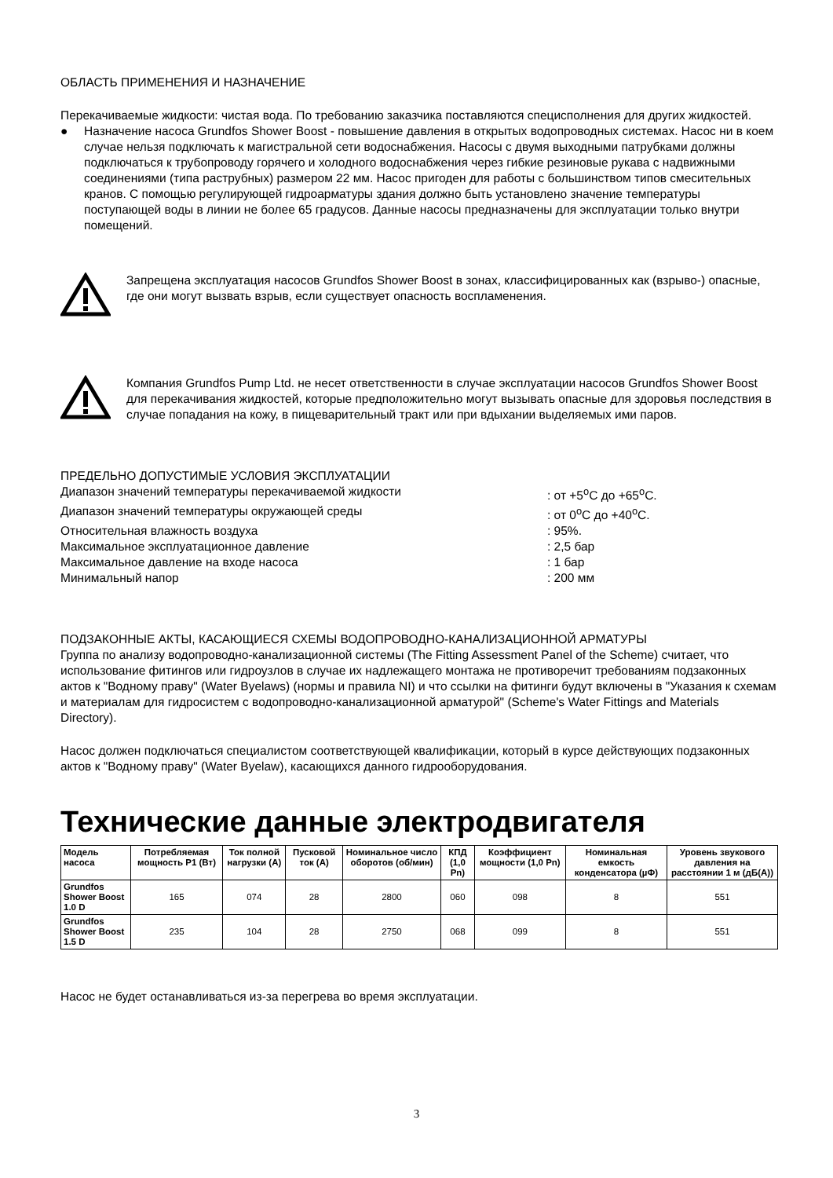ОБЛАСТЬ ПРИМЕНЕНИЯ И НАЗНАЧЕНИЕ
Перекачиваемые жидкости: чистая вода. По требованию заказчика поставляются специсполнения для других жидкостей.
● Назначение насоса Grundfos Shower Boost - повышение давления в открытых водопроводных системах. Насос ни в коем случае нельзя подключать к магистральной сети водоснабжения. Насосы с двумя выходными патрубками должны подключаться к трубопроводу горячего и холодного водоснабжения через гибкие резиновые рукава с надвижными соединениями (типа раструбных) размером 22 мм. Насос пригоден для работы с большинством типов смесительных кранов. С помощью регулирующей гидроарматуры здания должно быть установлено значение температуры поступающей воды в линии не более 65 градусов. Данные насосы предназначены для эксплуатации только внутри помещений.
Запрещена эксплуатация насосов Grundfos Shower Boost в зонах, классифицированных как (взрыво-) опасные, где они могут вызвать взрыв, если существует опасность воспламенения.
Компания Grundfos Pump Ltd. не несет ответственности в случае эксплуатации насосов Grundfos Shower Boost для перекачивания жидкостей, которые предположительно могут вызывать опасные для здоровья последствия в случае попадания на кожу, в пищеварительный тракт или при вдыхании выделяемых ими паров.
ПРЕДЕЛЬНО ДОПУСТИМЫЕ УСЛОВИЯ ЭКСПЛУАТАЦИИ
| Диапазон значений температуры перекачиваемой жидкости | : от +5<sup>o</sup>C до +65<sup>o</sup>C. |
| Диапазон значений температуры окружающей среды | : от 0<sup>o</sup>C до +40<sup>o</sup>C. |
| Относительная влажность воздуха | : 95%. |
| Максимальное эксплуатационное давление | : 2,5 бар |
| Максимальное давление на входе насоса | : 1 бар |
| Минимальный напор | : 200 мм |
ПОДЗАКОННЫЕ АКТЫ, КАСАЮЩИЕСЯ СХЕМЫ ВОДОПРОВОДНО-КАНАЛИЗАЦИОННОЙ АРМАТУРЫ
Группа по анализу водопроводно-канализационной системы (The Fitting Assessment Panel of the Scheme) считает, что использование фитингов или гидроузлов в случае их надлежащего монтажа не противоречит требованиям подзаконных актов к "Водному праву" (Water Byelaws) (нормы и правила NI) и что ссылки на фитинги будут включены в "Указания к схемам и материалам для гидросистем с водопроводно-канализационной арматурой" (Scheme's Water Fittings and Materials Directory).
Насос должен подключаться специалистом соответствующей квалификации, который в курсе действующих подзаконных актов к "Водному праву" (Water Byelaw), касающихся данного гидрооборудования.
Технические данные электродвигателя
| Модель насоса | Потребляемая мощность P1 (Вт) | Ток полной нагрузки (A) | Пусковой ток (A) | Номинальное число оборотов (об/мин) | КПД (1,0 Pn) | Коэффициент мощности (1,0 Pn) | Номинальная емкость конденсатора (µФ) | Уровень звукового давления на расстоянии 1 м (дБ(A)) |
| --- | --- | --- | --- | --- | --- | --- | --- | --- |
| Grundfos Shower Boost 1.0 D | 165 | 074 | 28 | 2800 | 060 | 098 | 8 | 551 |
| Grundfos Shower Boost 1.5 D | 235 | 104 | 28 | 2750 | 068 | 099 | 8 | 551 |
Насос не будет останавливаться из-за перегрева во время эксплуатации.
3